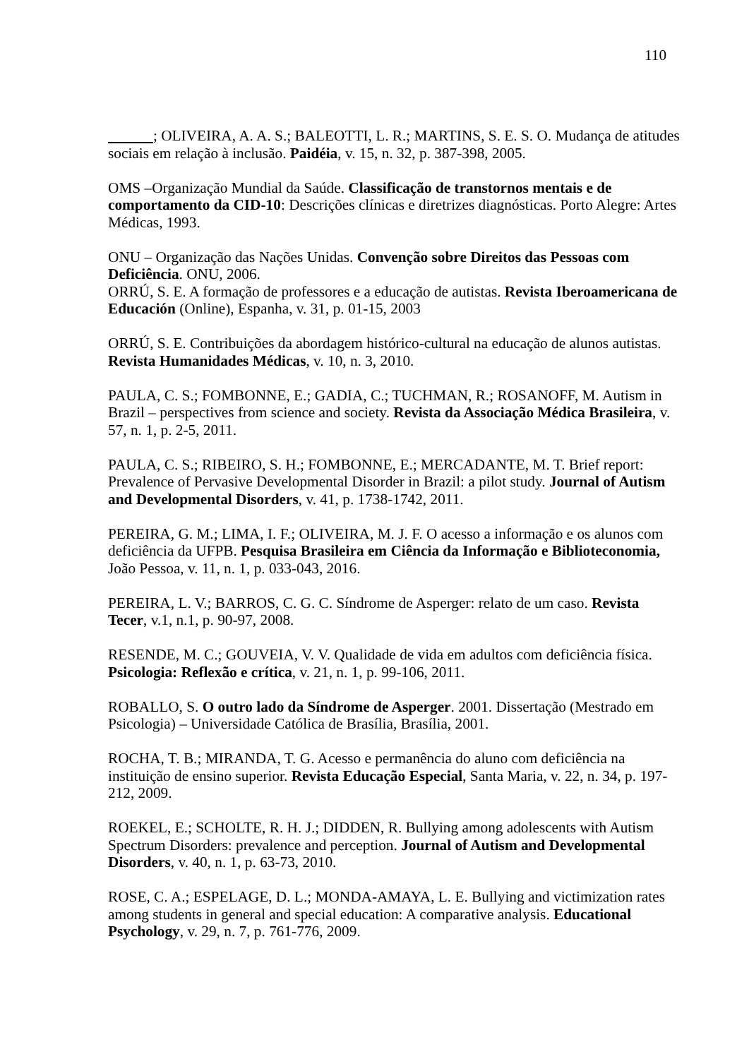110
; OLIVEIRA, A. A. S.; BALEOTTI, L. R.; MARTINS, S. E. S. O. Mudança de atitudes sociais em relação à inclusão. Paidéia, v. 15, n. 32, p. 387-398, 2005.
OMS –Organização Mundial da Saúde. Classificação de transtornos mentais e de comportamento da CID-10: Descrições clínicas e diretrizes diagnósticas. Porto Alegre: Artes Médicas, 1993.
ONU – Organização das Nações Unidas. Convenção sobre Direitos das Pessoas com Deficiência. ONU, 2006.
ORRÚ, S. E. A formação de professores e a educação de autistas. Revista Iberoamericana de Educación (Online), Espanha, v. 31, p. 01-15, 2003
ORRÚ, S. E. Contribuições da abordagem histórico-cultural na educação de alunos autistas. Revista Humanidades Médicas, v. 10, n. 3, 2010.
PAULA, C. S.; FOMBONNE, E.; GADIA, C.; TUCHMAN, R.; ROSANOFF, M. Autism in Brazil – perspectives from science and society. Revista da Associação Médica Brasileira, v. 57, n. 1, p. 2-5, 2011.
PAULA, C. S.; RIBEIRO, S. H.; FOMBONNE, E.; MERCADANTE, M. T. Brief report: Prevalence of Pervasive Developmental Disorder in Brazil: a pilot study. Journal of Autism and Developmental Disorders, v. 41, p. 1738-1742, 2011.
PEREIRA, G. M.; LIMA, I. F.; OLIVEIRA, M. J. F. O acesso a informação e os alunos com deficiência da UFPB. Pesquisa Brasileira em Ciência da Informação e Biblioteconomia, João Pessoa, v. 11, n. 1, p. 033-043, 2016.
PEREIRA, L. V.; BARROS, C. G. C. Síndrome de Asperger: relato de um caso. Revista Tecer, v.1, n.1, p. 90-97, 2008.
RESENDE, M. C.; GOUVEIA, V. V. Qualidade de vida em adultos com deficiência física. Psicologia: Reflexão e crítica, v. 21, n. 1, p. 99-106, 2011.
ROBALLO, S. O outro lado da Síndrome de Asperger. 2001. Dissertação (Mestrado em Psicologia) – Universidade Católica de Brasília, Brasília, 2001.
ROCHA, T. B.; MIRANDA, T. G. Acesso e permanência do aluno com deficiência na instituição de ensino superior. Revista Educação Especial, Santa Maria, v. 22, n. 34, p. 197-212, 2009.
ROEKEL, E.; SCHOLTE, R. H. J.; DIDDEN, R. Bullying among adolescents with Autism Spectrum Disorders: prevalence and perception. Journal of Autism and Developmental Disorders, v. 40, n. 1, p. 63-73, 2010.
ROSE, C. A.; ESPELAGE, D. L.; MONDA-AMAYA, L. E. Bullying and victimization rates among students in general and special education: A comparative analysis. Educational Psychology, v. 29, n. 7, p. 761-776, 2009.